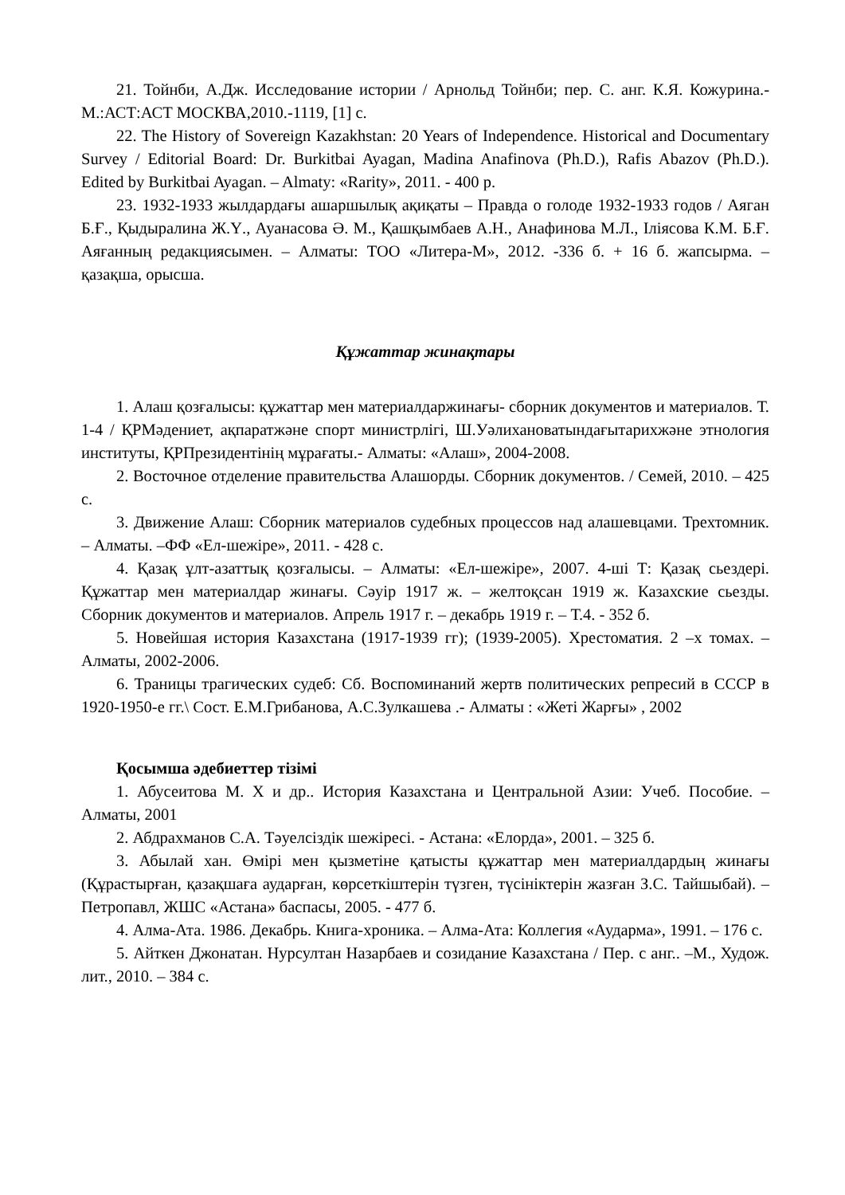21. Тойнби, А.Дж. Исследование истории / Арнольд Тойнби; пер. С. анг. К.Я. Кожурина.-М.:АСТ:АСТ МОСКВА,2010.-1119, [1] с.
22. The History of Sovereign Kazakhstan: 20 Years of Independence. Historical and Documentary Survey / Editorial Board: Dr. Burkitbai Ayagan, Madina Anafinova (Ph.D.), Rafis Abazov (Ph.D.). Edited by Burkitbai Ayagan. – Almaty: «Rarity», 2011. - 400 p.
23. 1932-1933 жылдардағы ашаршылық ақиқаты – Правда о голоде 1932-1933 годов / Аяган Б.Ғ., Қыдыралина Ж.Ү., Ауанасова Ә. М., Қашқымбаев А.Н., Анафинова М.Л., Іліясова К.М. Б.Ғ. Аяғанның редакциясымен. – Алматы: ТОО «Литера-М», 2012. -336 б. + 16 б. жапсырма. – қазақша, орысша.
Құжаттар жинақтары
1. Алаш қозғалысы: құжаттар мен материалдаржинағы- сборник документов и материалов. Т. 1-4 / ҚРМәдениет, ақпаратжәне спорт министрлігі, Ш.Уәлихановатындағытарихжәне этнология институты, ҚРПрезидентінің мұрағаты.- Алматы: «Алаш», 2004-2008.
2. Восточное отделение правительства Алашорды. Сборник документов. / Семей, 2010. – 425 с.
3. Движение Алаш: Сборник материалов судебных процессов над алашевцами. Трехтомник. – Алматы. –ФФ «Ел-шежіре», 2011. - 428 с.
4. Қазақ ұлт-азаттық қозғалысы. – Алматы: «Ел-шежіре», 2007. 4-ші Т: Қазақ сьездері. Құжаттар мен материалдар жинағы. Сәуір 1917 ж. – желтоқсан 1919 ж. Казахские сьезды. Сборник документов и материалов. Апрель 1917 г. – декабрь 1919 г. – Т.4. - 352 б.
5. Новейшая история Казахстана (1917-1939 гг); (1939-2005). Хрестоматия. 2 –х томах. –Алматы, 2002-2006.
6. Траницы трагических судеб: Сб. Воспоминаний жертв политических репресий в СССР в 1920-1950-е гг.\ Сост. Е.М.Грибанова, А.С.Зулкашева .- Алматы : «Жеті Жарғы» , 2002
Қосымша әдебиеттер тізімі
1. Абусеитова М. Х и др.. История Казахстана и Центральной Азии: Учеб. Пособие. – Алматы, 2001
2. Абдрахманов С.А. Тәуелсіздік шежіресі. - Астана: «Елорда», 2001. – 325 б.
3. Абылай хан. Өмірі мен қызметіне қатысты құжаттар мен материалдардың жинағы (Құрастырған, қазақшаға аударған, көрсеткіштерін түзген, түсініктерін жазған З.С. Тайшыбай). – Петропавл, ЖШС «Астана» баспасы, 2005. - 477 б.
4. Алма-Ата. 1986. Декабрь. Книга-хроника. – Алма-Ата: Коллегия «Аударма», 1991. – 176 с.
5. Айткен Джонатан. Нурсултан Назарбаев и созидание Казахстана / Пер. с анг.. –М., Худож. лит., 2010. – 384 с.